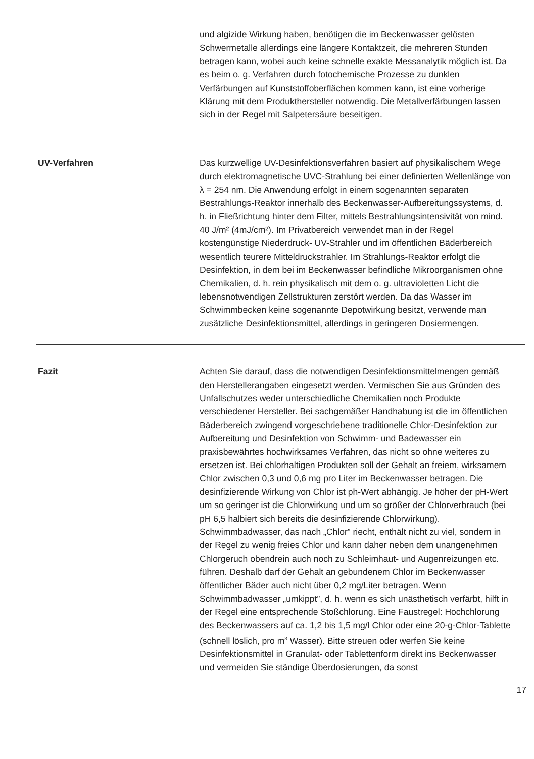und algizide Wirkung haben, benötigen die im Beckenwasser gelösten Schwermetalle allerdings eine längere Kontaktzeit, die mehreren Stunden betragen kann, wobei auch keine schnelle exakte Messanalytik möglich ist. Da es beim o. g. Verfahren durch fotochemische Prozesse zu dunklen Verfärbungen auf Kunststoffoberflächen kommen kann, ist eine vorherige Klärung mit dem Produkthersteller notwendig. Die Metallverfärbungen lassen sich in der Regel mit Salpetersäure beseitigen.
UV-Verfahren Das kurzwellige UV-Desinfektionsverfahren basiert auf physikalischem Wege durch elektromagnetische UVC-Strahlung bei einer definierten Wellenlänge von λ = 254 nm. Die Anwendung erfolgt in einem sogenannten separaten Bestrahlungs-Reaktor innerhalb des Beckenwasser-Aufbereitungssystems, d. h. in Fließrichtung hinter dem Filter, mittels Bestrahlungsintensivität von mind. 40 J/m² (4mJ/cm²). Im Privatbereich verwendet man in der Regel kostengünstige Niederdruck- UV-Strahler und im öffentlichen Bäderbereich wesentlich teurere Mitteldruckstrahler. Im Strahlungs-Reaktor erfolgt die Desinfektion, in dem bei im Beckenwasser befindliche Mikroorganismen ohne Chemikalien, d. h. rein physikalisch mit dem o. g. ultravioletten Licht die lebensnotwendigen Zellstrukturen zerstört werden. Da das Wasser im Schwimmbecken keine sogenannte Depotwirkung besitzt, verwende man zusätzliche Desinfektionsmittel, allerdings in geringeren Dosiermengen.
Fazit Achten Sie darauf, dass die notwendigen Desinfektionsmittelmengen gemäß den Herstellerangaben eingesetzt werden. Vermischen Sie aus Gründen des Unfallschutzes weder unterschiedliche Chemikalien noch Produkte verschiedener Hersteller. Bei sachgemäßer Handhabung ist die im öffentlichen Bäderbereich zwingend vorgeschriebene traditionelle Chlor-Desinfektion zur Aufbereitung und Desinfektion von Schwimm- und Badewasser ein praxisbewährtes hochwirksames Verfahren, das nicht so ohne weiteres zu ersetzen ist. Bei chlorhaltigen Produkten soll der Gehalt an freiem, wirksamem Chlor zwischen 0,3 und 0,6 mg pro Liter im Beckenwasser betragen. Die desinfizierende Wirkung von Chlor ist ph-Wert abhängig. Je höher der pH-Wert um so geringer ist die Chlorwirkung und um so größer der Chlorverbrauch (bei pH 6,5 halbiert sich bereits die desinfizierende Chlorwirkung).
Schwimmbadwasser, das nach „Chlor” riecht, enthält nicht zu viel, sondern in der Regel zu wenig freies Chlor und kann daher neben dem unangenehmen Chlorgeruch obendrein auch noch zu Schleimhaut- und Augenreizungen etc. führen. Deshalb darf der Gehalt an gebundenem Chlor im Beckenwasser öffentlicher Bäder auch nicht über 0,2 mg/Liter betragen. Wenn Schwimmbadwasser „umkippt”, d. h. wenn es sich unästhetisch verfärbt, hilft in der Regel eine entsprechende Stoßchlorung. Eine Faustregel: Hochchlorung des Beckenwassers auf ca. 1,2 bis 1,5 mg/l Chlor oder eine 20-g-Chlor-Tablette (schnell löslich, pro m<sup>3</sup> Wasser). Bitte streuen oder werfen Sie keine Desinfektionsmittel in Granulat- oder Tablettenform direkt ins Beckenwasser und vermeiden Sie ständige Überdosierungen, da sonst
17